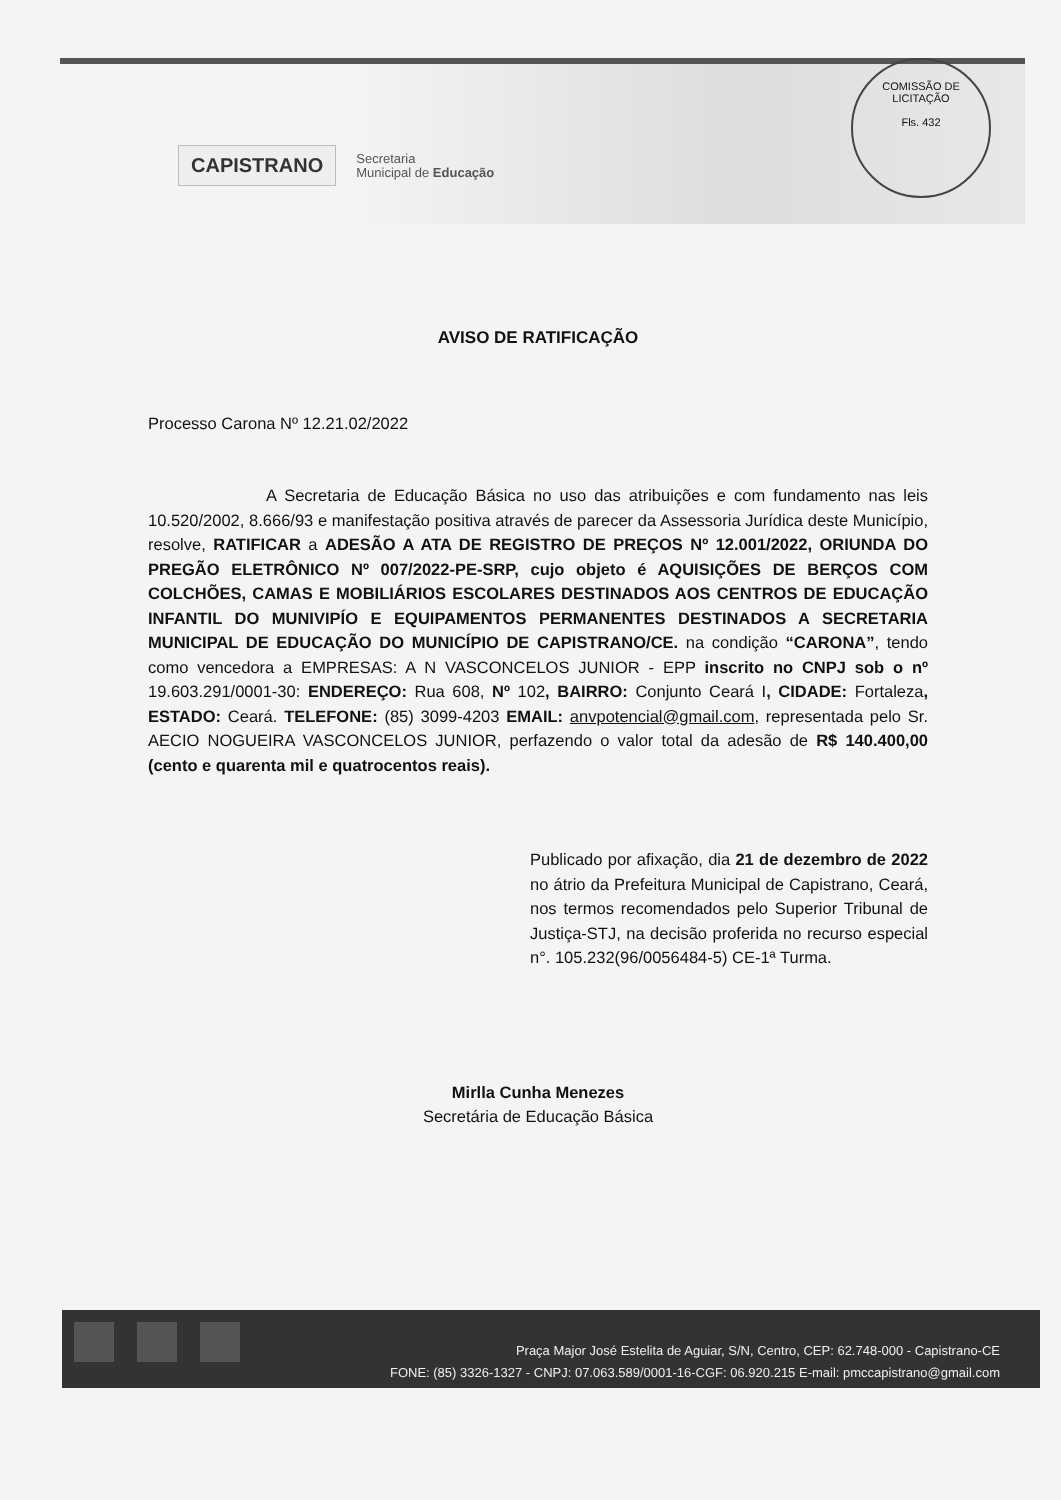COMISSÃO DE LICITAÇÃO
Fls. 432
CAPISTRANO
Secretaria
Municipal de Educação
AVISO DE RATIFICAÇÃO
Processo Carona Nº 12.21.02/2022
A Secretaria de Educação Básica no uso das atribuições e com fundamento nas leis 10.520/2002, 8.666/93 e manifestação positiva através de parecer da Assessoria Jurídica deste Município, resolve, RATIFICAR a ADESÃO A ATA DE REGISTRO DE PREÇOS Nº 12.001/2022, ORIUNDA DO PREGÃO ELETRÔNICO Nº 007/2022-PE-SRP, cujo objeto é AQUISIÇÕES DE BERÇOS COM COLCHÕES, CAMAS E MOBILIÁRIOS ESCOLARES DESTINADOS AOS CENTROS DE EDUCAÇÃO INFANTIL DO MUNIVIPÍO E EQUIPAMENTOS PERMANENTES DESTINADOS A SECRETARIA MUNICIPAL DE EDUCAÇÃO DO MUNICÍPIO DE CAPISTRANO/CE. na condição “CARONA”, tendo como vencedora a EMPRESAS: A N VASCONCELOS JUNIOR - EPP inscrito no CNPJ sob o nº 19.603.291/0001-30: ENDEREÇO: Rua 608, Nº 102, BAIRRO: Conjunto Ceará I, CIDADE: Fortaleza, ESTADO: Ceará. TELEFONE: (85) 3099-4203 EMAIL: anvpotencial@gmail.com, representada pelo Sr. AECIO NOGUEIRA VASCONCELOS JUNIOR, perfazendo o valor total da adesão de R$ 140.400,00 (cento e quarenta mil e quatrocentos reais).
Publicado por afixação, dia 21 de dezembro de 2022 no átrio da Prefeitura Municipal de Capistrano, Ceará, nos termos recomendados pelo Superior Tribunal de Justiça-STJ, na decisão proferida no recurso especial n°. 105.232(96/0056484-5) CE-1ª Turma.
Mirlla Cunha Menezes
Secretária de Educação Básica
Praça Major José Estelita de Aguiar, S/N, Centro, CEP: 62.748-000 - Capistrano-CE
FONE: (85) 3326-1327 - CNPJ: 07.063.589/0001-16-CGF: 06.920.215 E-mail: pmccapistrano@gmail.com